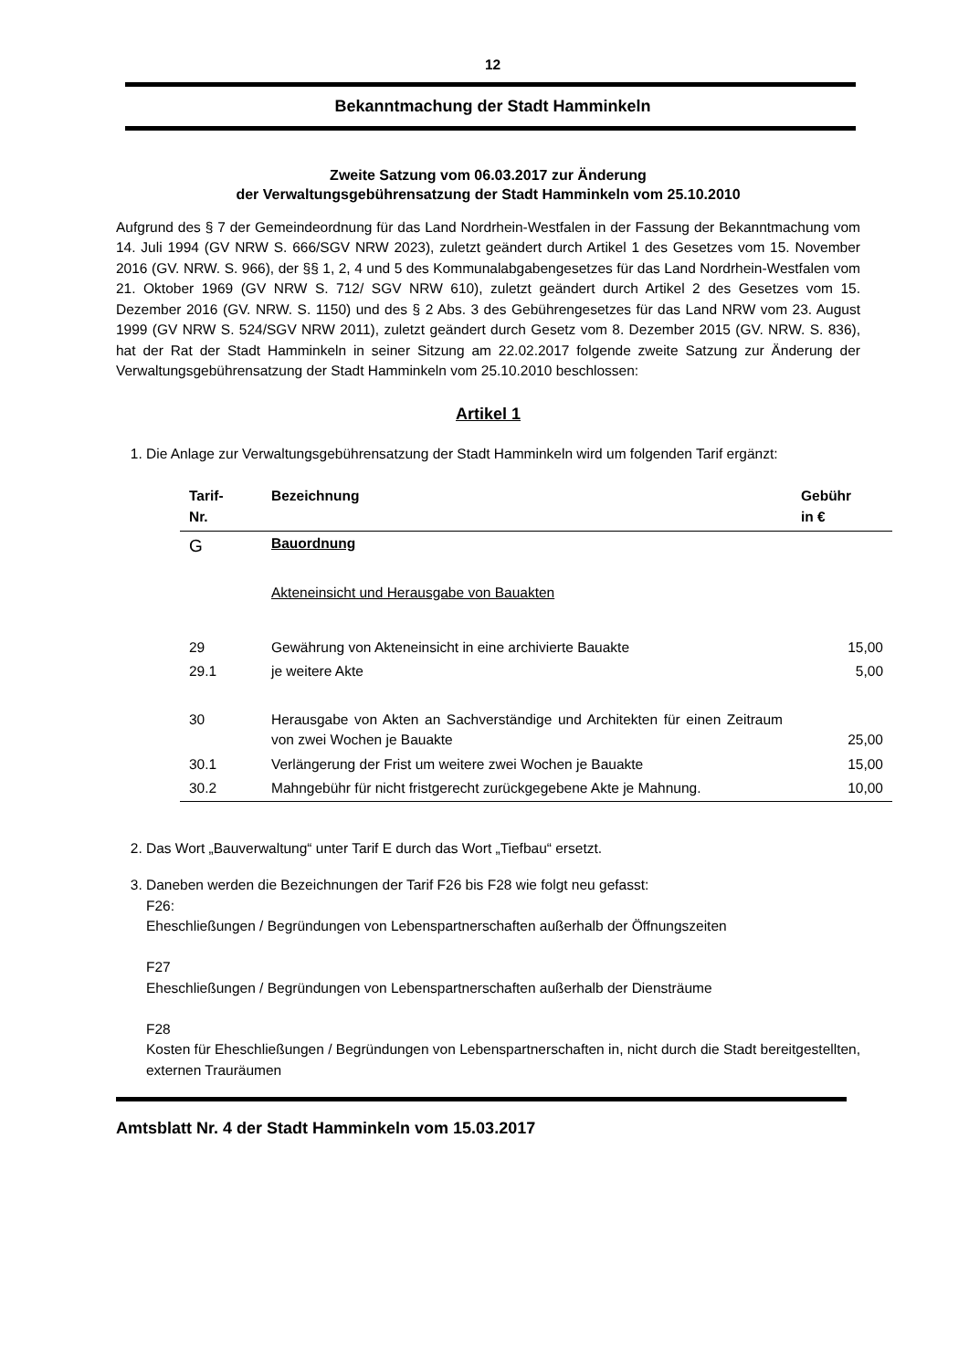12
Bekanntmachung der Stadt Hamminkeln
Zweite Satzung vom 06.03.2017 zur Änderung
der Verwaltungsgebührensatzung der Stadt Hamminkeln vom 25.10.2010
Aufgrund des § 7 der Gemeindeordnung für das Land Nordrhein-Westfalen in der Fassung der Bekanntmachung vom 14. Juli 1994 (GV NRW S. 666/SGV NRW 2023), zuletzt geändert durch Artikel 1 des Gesetzes vom 15. November 2016 (GV. NRW. S. 966), der §§ 1, 2, 4 und 5 des Kommunalabgabengesetzes für das Land Nordrhein-Westfalen vom 21. Oktober 1969 (GV NRW S. 712/ SGV NRW 610), zuletzt geändert durch Artikel 2 des Gesetzes vom 15. Dezember 2016 (GV. NRW. S. 1150) und des § 2 Abs. 3 des Gebührengesetzes für das Land NRW vom 23. August 1999 (GV NRW S. 524/SGV NRW 2011), zuletzt geändert durch Gesetz vom 8. Dezember 2015 (GV. NRW. S. 836), hat der Rat der Stadt Hamminkeln in seiner Sitzung am 22.02.2017 folgende zweite Satzung zur Änderung der Verwaltungsgebührensatzung der Stadt Hamminkeln vom 25.10.2010 beschlossen:
Artikel 1
1. Die Anlage zur Verwaltungsgebührensatzung der Stadt Hamminkeln wird um folgenden Tarif ergänzt:
| Tarif- Nr. | Bezeichnung | Gebühr in € |
| --- | --- | --- |
| G | Bauordnung | |
| | Akteneinsicht und Herausgabe von Bauakten | |
| 29 | Gewährung von Akteneinsicht in eine archivierte Bauakte | 15,00 |
| 29.1 | je weitere Akte | 5,00 |
| 30 | Herausgabe von Akten an Sachverständige und Architekten für einen Zeitraum von zwei Wochen je Bauakte | 25,00 |
| 30.1 | Verlängerung der Frist um weitere zwei Wochen je Bauakte | 15,00 |
| 30.2 | Mahngebühr für nicht fristgerecht zurückgegebene Akte je Mahnung. | 10,00 |
2. Das Wort „Bauverwaltung“ unter Tarif E durch das Wort „Tiefbau“ ersetzt.
3. Daneben werden die Bezeichnungen der Tarif F26 bis F28 wie folgt neu gefasst:
F26:
Eheschließungen / Begründungen von Lebenspartnerschaften außerhalb der Öffnungszeiten
F27
Eheschließungen / Begründungen von Lebenspartnerschaften außerhalb der Diensträume
F28
Kosten für Eheschließungen / Begründungen von Lebenspartnerschaften in, nicht durch die Stadt bereitgestellten, externen Trauräumen
Amtsblatt Nr. 4 der Stadt Hamminkeln vom 15.03.2017